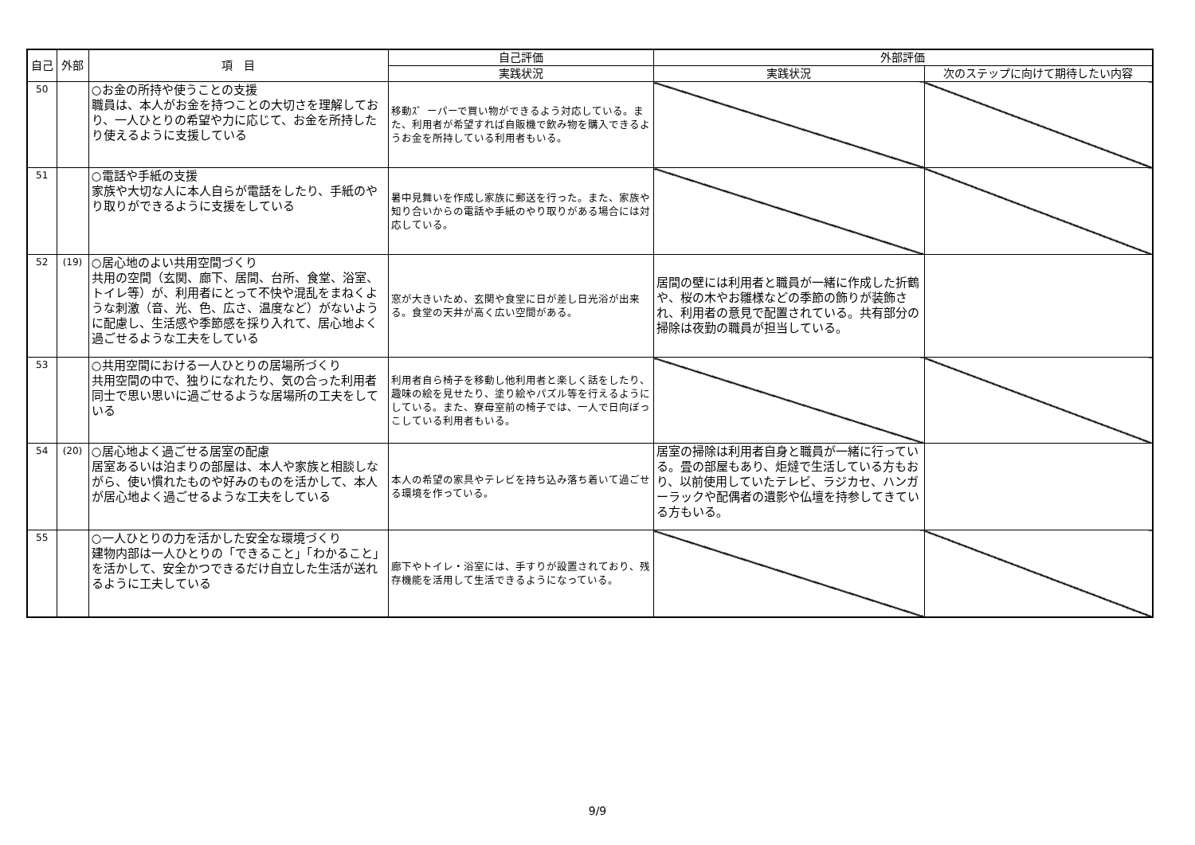| 自己 | 外部 | 項 目 | 自己評価 | 外部評価 | |
| --- | --- | --- | --- | --- | --- |
| | | | 実践状況 | 実践状況 | 次のステップに向けて期待したい内容 |
| 50 | | ○お金の所持や使うことの支援 職員は、本人がお金を持つことの大切さを理解しており、一人ひとりの希望や力に応じて、お金を所持したり使えるように支援している | 移動ｽ゛ーパーで買い物ができるよう対応している。また、利用者が希望すれば自販機で飲み物を購入できるようお金を所持している利用者もいる。 | | |
| 51 | | ○電話や手紙の支援 家族や大切な人に本人自らが電話をしたり、手紙のやり取りができるように支援をしている | 暑中見舞いを作成し家族に郵送を行った。また、家族や知り合いからの電話や手紙のやり取りがある場合には対応している。 | | |
| 52 | (19) | ○居心地のよい共用空間づくり 共用の空間（玄関、廊下、居間、台所、食堂、浴室、トイレ等）が、利用者にとって不快や混乱をまねくような刺激（音、光、色、広さ、温度など）がないように配慮し、生活感や季節感を採り入れて、居心地よく過ごせるような工夫をしている | 窓が大きいため、玄関や食堂に日が差し日光浴が出来る。食堂の天井が高く広い空間がある。 | 居間の壁には利用者と職員が一緒に作成した折鶴や、桜の木やお雛様などの季節の飾りが装飾され、利用者の意見で配置されている。共有部分の掃除は夜勤の職員が担当している。 | |
| 53 | | ○共用空間における一人ひとりの居場所づくり 共用空間の中で、独りになれたり、気の合った利用者同士で思い思いに過ごせるような居場所の工夫をしている | 利用者自ら椅子を移動し他利用者と楽しく話をしたり、趣味の絵を見せたり、塗り絵やパズル等を行えるようにしている。また、寮母室前の椅子では、一人で日向ぼっこしている利用者もいる。 | | |
| 54 | (20) | ○居心地よく過ごせる居室の配慮 居室あるいは泊まりの部屋は、本人や家族と相談しながら、使い慣れたものや好みのものを活かして、本人が居心地よく過ごせるような工夫をしている | 本人の希望の家具やテレビを持ち込み落ち着いて過ごせる環境を作っている。 | 居室の掃除は利用者自身と職員が一緒に行っている。畳の部屋もあり、炬燵で生活している方もおり、以前使用していたテレビ、ラジカセ、ハンガーラックや配偶者の遺影や仏壇を持参してきている方もいる。 | |
| 55 | | ○一人ひとりの力を活かした安全な環境づくり 建物内部は一人ひとりの「できること」「わかること」を活かして、安全かつできるだけ自立した生活が送れるように工夫している | 廊下やトイレ・浴室には、手すりが設置されており、残存機能を活用して生活できるようになっている。 | | |
9/9